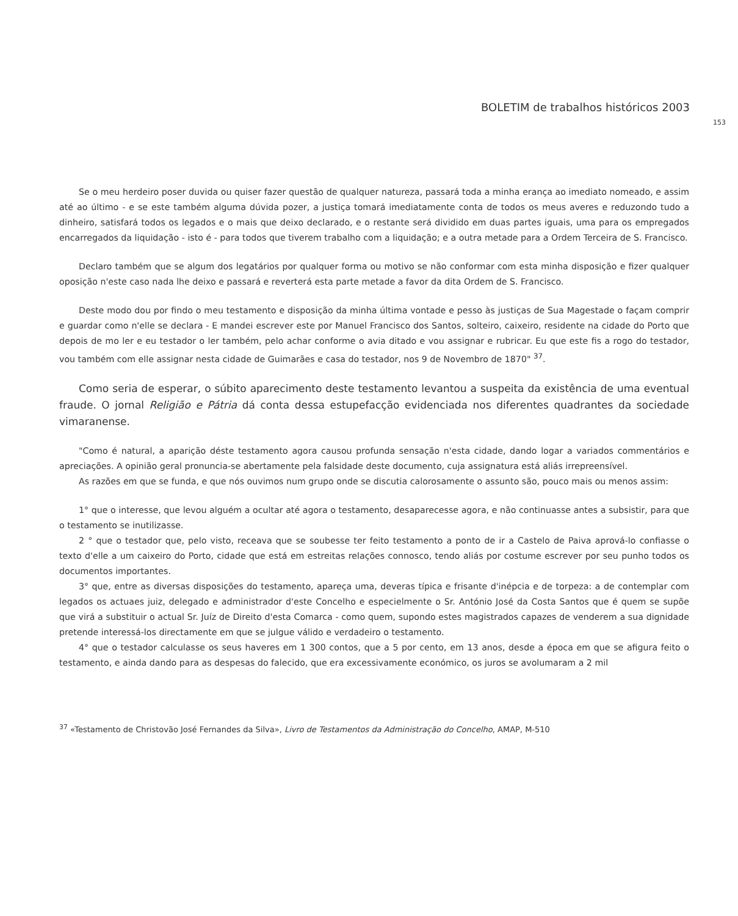BOLETIM de trabalhos históricos 2003
153
Se o meu herdeiro poser duvida ou quiser fazer questão de qualquer natureza, passará toda a minha erança ao imediato nomeado, e assim até ao último - e se este também alguma dúvida pozer, a justiça tomará imediatamente conta de todos os meus averes e reduzondo tudo a dinheiro, satisfará todos os legados e o mais que deixo declarado, e o restante será dividido em duas partes iguais, uma para os empregados encarregados da liquidação - isto é - para todos que tiverem trabalho com a liquidação; e a outra metade para a Ordem Terceira de S. Francisco.
Declaro também que se algum dos legatários por qualquer forma ou motivo se não conformar com esta minha disposição e fizer qualquer oposição n'este caso nada lhe deixo e passará e reverterá esta parte metade a favor da dita Ordem de S. Francisco.
Deste modo dou por findo o meu testamento e disposição da minha última vontade e pesso às justiças de Sua Magestade o façam comprir e guardar como n'elle se declara - E mandei escrever este por Manuel Francisco dos Santos, solteiro, caixeiro, residente na cidade do Porto que depois de mo ler e eu testador o ler também, pelo achar conforme o avia ditado e vou assignar e rubricar. Eu que este fis a rogo do testador, vou também com elle assignar nesta cidade de Guimarães e casa do testador, nos 9 de Novembro de 1870" <sup>37</sup>.
Como seria de esperar, o súbito aparecimento deste testamento levantou a suspeita da existência de uma eventual fraude. O jornal Religião e Pátria dá conta dessa estupefacção evidenciada nos diferentes quadrantes da sociedade vimaranense.
"Como é natural, a aparição déste testamento agora causou profunda sensação n'esta cidade, dando logar a variados commentários e apreciações. A opinião geral pronuncia-se abertamente pela falsidade deste documento, cuja assignatura está aliás irrepreensível.
As razões em que se funda, e que nós ouvimos num grupo onde se discutia calorosamente o assunto são, pouco mais ou menos assim:
1° que o interesse, que levou alguém a ocultar até agora o testamento, desaparecesse agora, e não continuasse antes a subsistir, para que o testamento se inutilizasse.
2 ° que o testador que, pelo visto, receava que se soubesse ter feito testamento a ponto de ir a Castelo de Paiva aprová-lo confiasse o texto d'elle a um caixeiro do Porto, cidade que está em estreitas relações connosco, tendo aliás por costume escrever por seu punho todos os documentos importantes.
3° que, entre as diversas disposições do testamento, apareça uma, deveras típica e frisante d'inépcia e de torpeza: a de contemplar com legados os actuaes juiz, delegado e administrador d'este Concelho e especielmente o Sr. António José da Costa Santos que é quem se supõe que virá a substituir o actual Sr. Juíz de Direito d'esta Comarca - como quem, supondo estes magistrados capazes de venderem a sua dignidade pretende interessá-los directamente em que se julgue válido e verdadeiro o testamento.
4° que o testador calculasse os seus haveres em 1 300 contos, que a 5 por cento, em 13 anos, desde a época em que se afigura feito o testamento, e ainda dando para as despesas do falecido, que era excessivamente económico, os juros se avolumaram a 2 mil
<sup>37</sup> «Testamento de Christovão José Fernandes da Silva», Livro de Testamentos da Administração do Concelho, AMAP, M-510